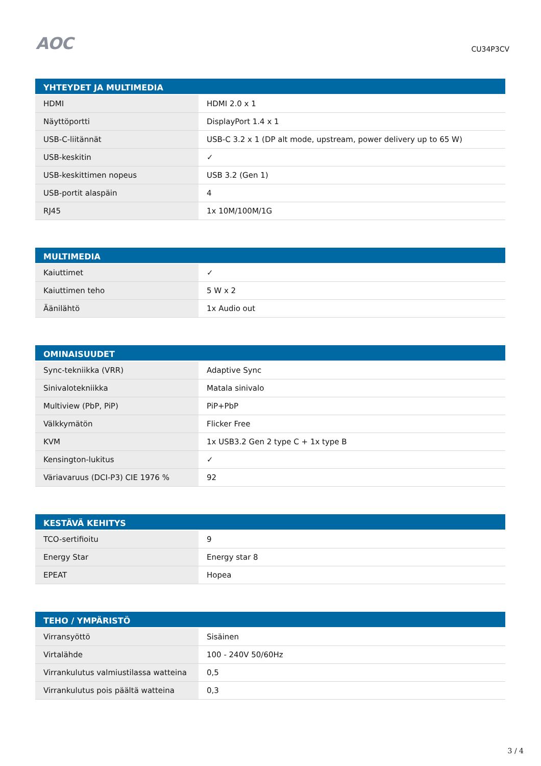AOC
CU34P3CV
| YHTEYDET JA MULTIMEDIA | |
| --- | --- |
| HDMI | HDMI 2.0 x 1 |
| Näyttöportti | DisplayPort 1.4 x 1 |
| USB-C-liitännät | USB-C 3.2 x 1 (DP alt mode, upstream, power delivery up to 65 W) |
| USB-keskitin | ✓ |
| USB-keskittimen nopeus | USB 3.2 (Gen 1) |
| USB-portit alaspäin | 4 |
| RJ45 | 1x 10M/100M/1G |
| MULTIMEDIA | |
| --- | --- |
| Kaiuttimet | ✓ |
| Kaiuttimen teho | 5 W x 2 |
| Äänilähtö | 1x Audio out |
| OMINAISUUDET | |
| --- | --- |
| Sync-tekniikka (VRR) | Adaptive Sync |
| Sinivalotekniikka | Matala sinivalo |
| Multiview (PbP, PiP) | PiP+PbP |
| Välkkymätön | Flicker Free |
| KVM | 1x USB3.2 Gen 2 type C + 1x type B |
| Kensington-lukitus | ✓ |
| Väriavaruus (DCI-P3) CIE 1976 % | 92 |
| KESTÄVÄ KEHITYS | |
| --- | --- |
| TCO-sertifioitu | 9 |
| Energy Star | Energy star 8 |
| EPEAT | Hopea |
| TEHO / YMPÄRISTÖ | |
| --- | --- |
| Virransyöttö | Sisäinen |
| Virtalähde | 100 - 240V 50/60Hz |
| Virrankulutus valmiustilassa watteina | 0,5 |
| Virrankulutus pois päältä watteina | 0,3 |
3 / 4